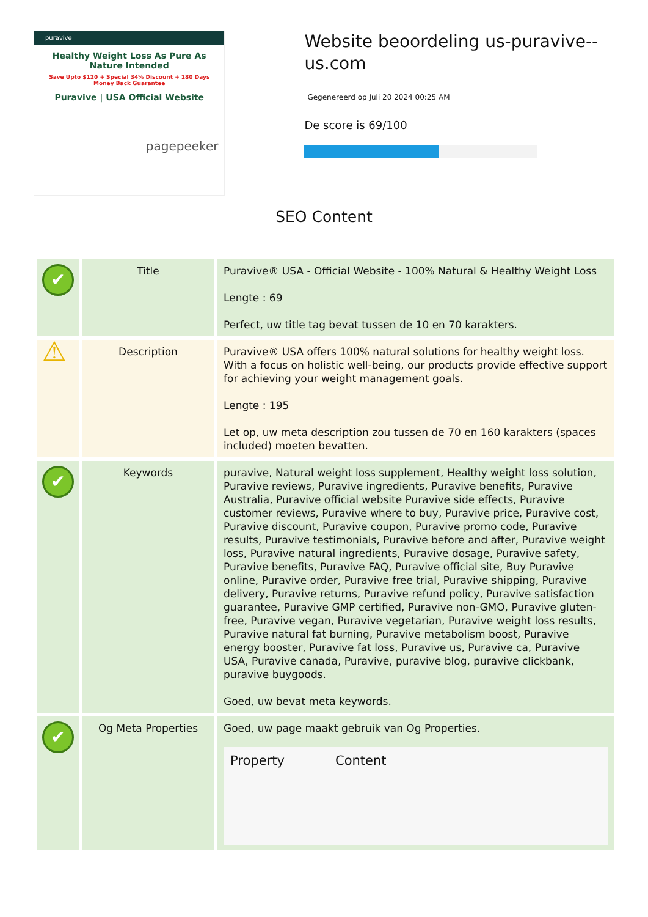puravive
Healthy Weight Loss As Pure As Nature Intended
Save Upto $120 + Special 34% Discount + 180 Days Money Back Guarantee
Puravive | USA Official Website
pagepeeker
Website beoordeling us-puravive--us.com
Gegenereerd op Juli 20 2024 00:25 AM
De score is 69/100
SEO Content
| ✔ | Title | Puravive® USA - Official Website - 100% Natural & Healthy Weight Loss Lengte : 69 Perfect, uw title tag bevat tussen de 10 en 70 karakters. |
| ⚠ | Description | Puravive® USA offers 100% natural solutions for healthy weight loss. With a focus on holistic well-being, our products provide effective support for achieving your weight management goals. Lengte : 195 Let op, uw meta description zou tussen de 70 en 160 karakters (spaces included) moeten bevatten. |
| ✔ | Keywords | puravive, Natural weight loss supplement, Healthy weight loss solution, Puravive reviews, Puravive ingredients, Puravive benefits, Puravive Australia, Puravive official website Puravive side effects, Puravive customer reviews, Puravive where to buy, Puravive price, Puravive cost, Puravive discount, Puravive coupon, Puravive promo code, Puravive results, Puravive testimonials, Puravive before and after, Puravive weight loss, Puravive natural ingredients, Puravive dosage, Puravive safety, Puravive benefits, Puravive FAQ, Puravive official site, Buy Puravive online, Puravive order, Puravive free trial, Puravive shipping, Puravive delivery, Puravive returns, Puravive refund policy, Puravive satisfaction guarantee, Puravive GMP certified, Puravive non-GMO, Puravive gluten-free, Puravive vegan, Puravive vegetarian, Puravive weight loss results, Puravive natural fat burning, Puravive metabolism boost, Puravive energy booster, Puravive fat loss, Puravive us, Puravive ca, Puravive USA, Puravive canada, Puravive, puravive blog, puravive clickbank, puravive buygoods. Goed, uw bevat meta keywords. |
| ✔ | Og Meta Properties | Goed, uw page maakt gebruik van Og Properties. / Property / Content / / --- / --- / |